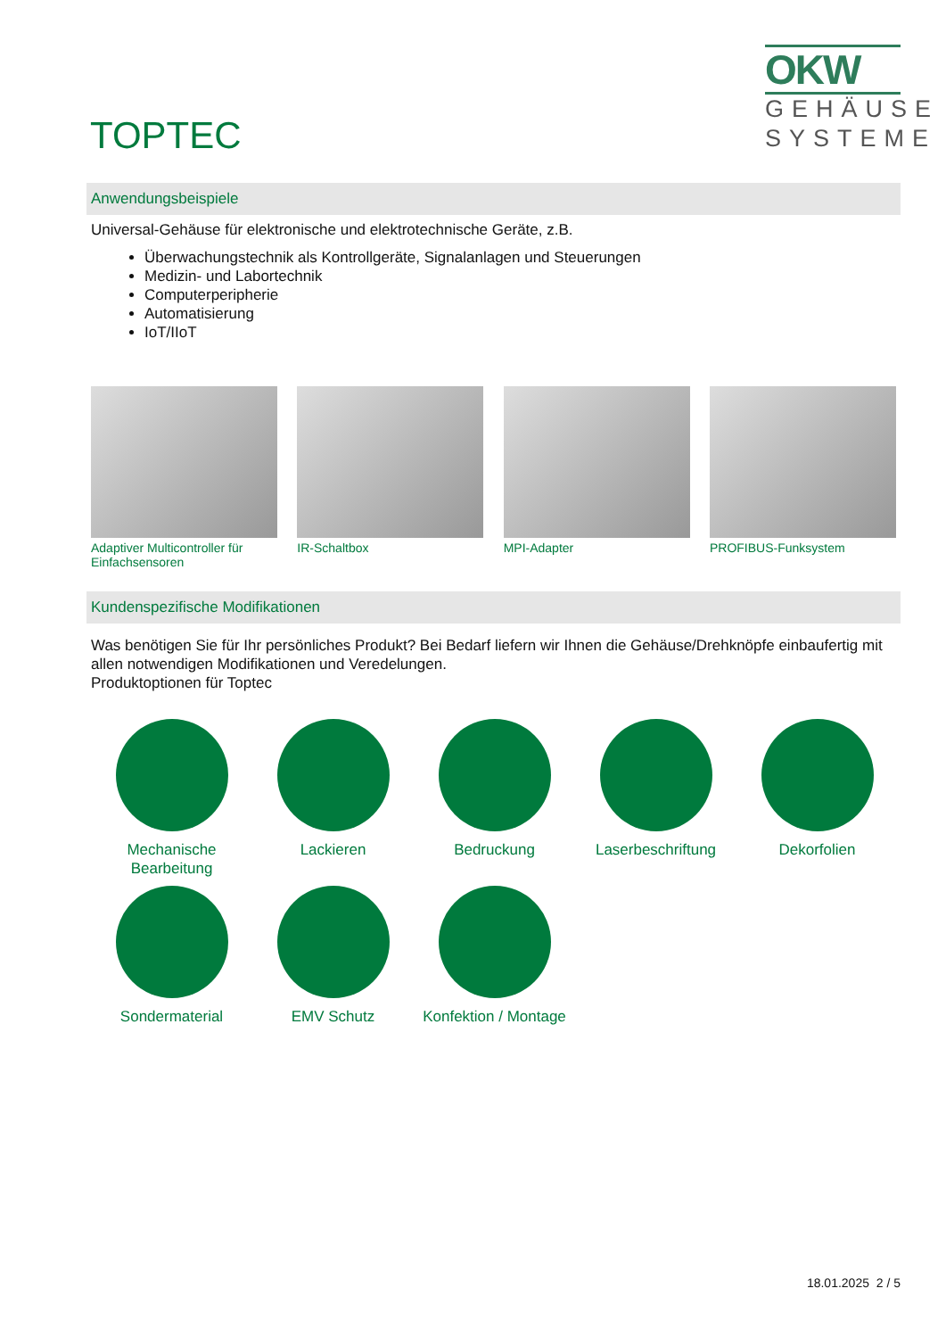TOPTEC
OKW
GEHÄUSE
SYSTEME
Anwendungsbeispiele
Universal-Gehäuse für elektronische und elektrotechnische Geräte, z.B.
Überwachungstechnik als Kontrollgeräte, Signalanlagen und Steuerungen
Medizin- und Labortechnik
Computerperipherie
Automatisierung
IoT/IIoT
Adaptiver Multicontroller für Einfachsensoren
IR-Schaltbox MPI-Adapter PROFIBUS-Funksystem
Kundenspezifische Modifikationen
Was benötigen Sie für Ihr persönliches Produkt? Bei Bedarf liefern wir Ihnen die Gehäuse/Drehknöpfe einbaufertig mit allen notwendigen Modifikationen und Veredelungen.
Produktoptionen für Toptec
Mechanische Bearbeitung
Lackieren
Bedruckung
Laserbeschriftung
Dekorfolien
Sondermaterial
EMV Schutz
Konfektion / Montage
18.01.2025 2 / 5